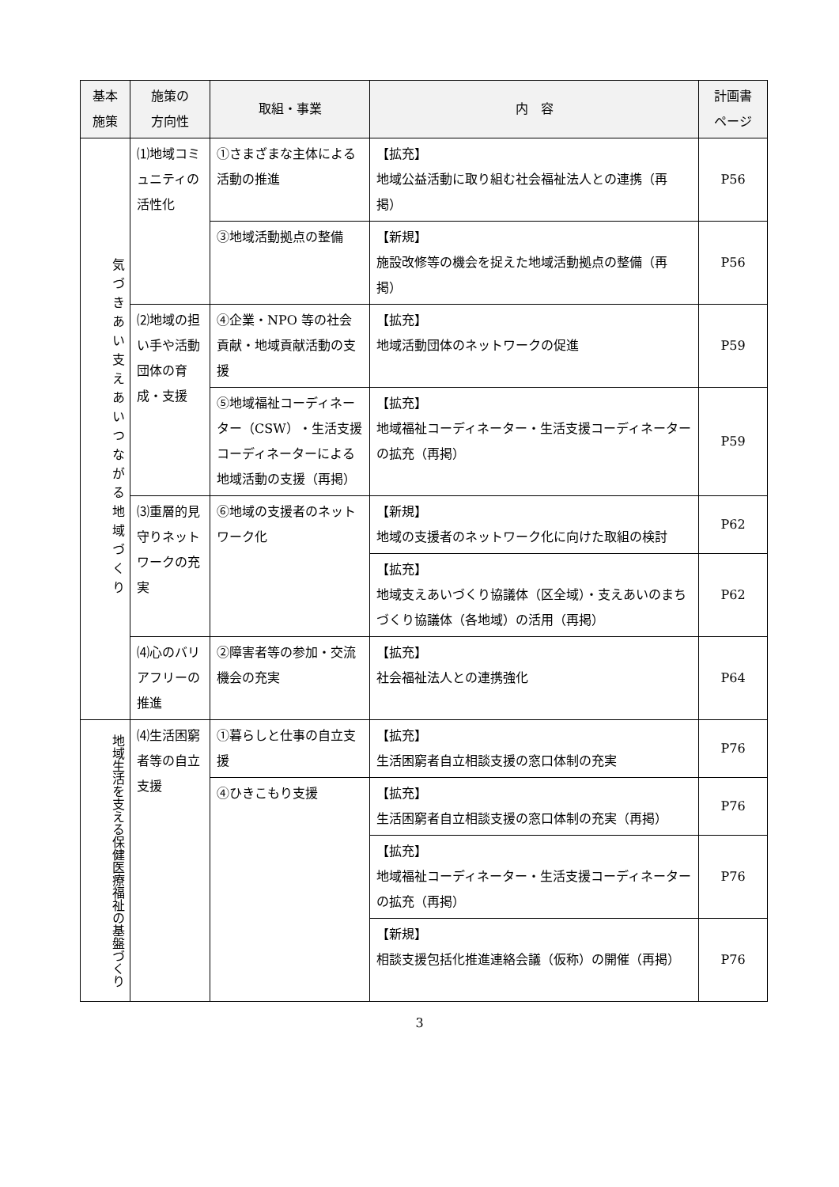| 基本 施策 | 施策の 方向性 | 取組・事業 | 内 容 | 計画書 ページ |
| --- | --- | --- | --- | --- |
| 気づきあい支えあいつながる地域づくり | ⑴地域コミュニティの活性化 | ①さまざまな主体による活動の推進 | 【拡充】 地域公益活動に取り組む社会福祉法人との連携（再掲） | P56 |
| | | ③地域活動拠点の整備 | 【新規】 施設改修等の機会を捉えた地域活動拠点の整備（再掲） | P56 |
| | ⑵地域の担い手や活動団体の育成・支援 | ④企業・NPO 等の社会貢献・地域貢献活動の支援 | 【拡充】 地域活動団体のネットワークの促進 | P59 |
| | | ⑤地域福祉コーディネーター（CSW）・生活支援コーディネーターによる地域活動の支援（再掲） | 【拡充】 地域福祉コーディネーター・生活支援コーディネーターの拡充（再掲） | P59 |
| | ⑶重層的見守りネットワークの充実 | ⑥地域の支援者のネットワーク化 | 【新規】 地域の支援者のネットワーク化に向けた取組の検討 | P62 |
| | | | 【拡充】 地域支えあいづくり協議体（区全域）・支えあいのまちづくり協議体（各地域）の活用（再掲） | P62 |
| | ⑷心のバリアフリーの推進 | ②障害者等の参加・交流機会の充実 | 【拡充】 社会福祉法人との連携強化 | P64 |
| 地域生活を支える保健医療福祉の基盤づくり | ⑷生活困窮者等の自立支援 | ①暮らしと仕事の自立支援 | 【拡充】 生活困窮者自立相談支援の窓口体制の充実 | P76 |
| | | ④ひきこもり支援 | 【拡充】 生活困窮者自立相談支援の窓口体制の充実（再掲） | P76 |
| | | | 【拡充】 地域福祉コーディネーター・生活支援コーディネーターの拡充（再掲） | P76 |
| | | | 【新規】 相談支援包括化推進連絡会議（仮称）の開催（再掲） | P76 |
3